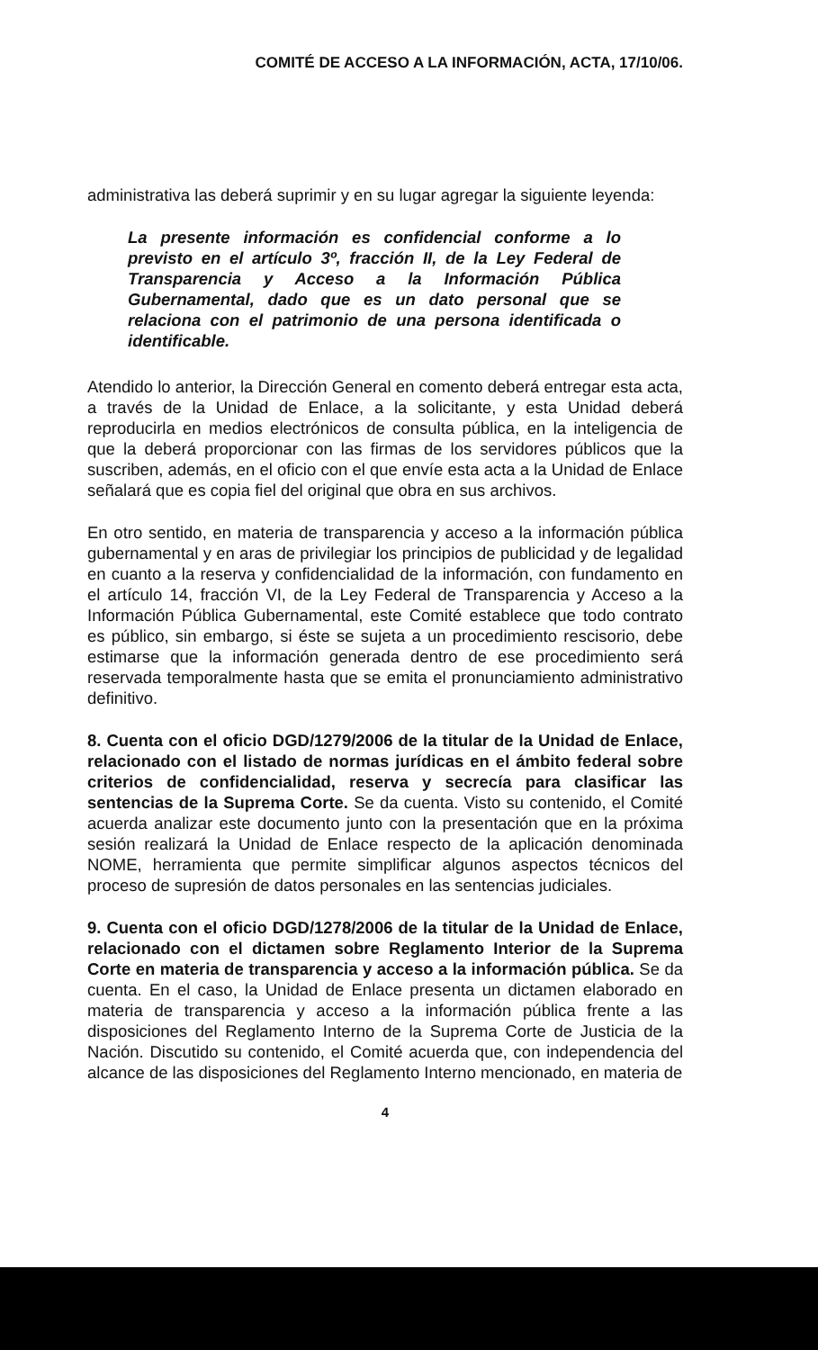COMITÉ DE ACCESO A LA INFORMACIÓN, ACTA, 17/10/06.
administrativa las deberá suprimir y en su lugar agregar la siguiente leyenda:
La presente información es confidencial conforme a lo previsto en el artículo 3º, fracción II, de la Ley Federal de Transparencia y Acceso a la Información Pública Gubernamental, dado que es un dato personal que se relaciona con el patrimonio de una persona identificada o identificable.
Atendido lo anterior, la Dirección General en comento deberá entregar esta acta, a través de la Unidad de Enlace, a la solicitante, y esta Unidad deberá reproducirla en medios electrónicos de consulta pública, en la inteligencia de que la deberá proporcionar con las firmas de los servidores públicos que la suscriben, además, en el oficio con el que envíe esta acta a la Unidad de Enlace señalará que es copia fiel del original que obra en sus archivos.
En otro sentido, en materia de transparencia y acceso a la información pública gubernamental y en aras de privilegiar los principios de publicidad y de legalidad en cuanto a la reserva y confidencialidad de la información, con fundamento en el artículo 14, fracción VI, de la Ley Federal de Transparencia y Acceso a la Información Pública Gubernamental, este Comité establece que todo contrato es público, sin embargo, si éste se sujeta a un procedimiento rescisorio, debe estimarse que la información generada dentro de ese procedimiento será reservada temporalmente hasta que se emita el pronunciamiento administrativo definitivo.
8. Cuenta con el oficio DGD/1279/2006 de la titular de la Unidad de Enlace, relacionado con el listado de normas jurídicas en el ámbito federal sobre criterios de confidencialidad, reserva y secrecía para clasificar las sentencias de la Suprema Corte. Se da cuenta. Visto su contenido, el Comité acuerda analizar este documento junto con la presentación que en la próxima sesión realizará la Unidad de Enlace respecto de la aplicación denominada NOME, herramienta que permite simplificar algunos aspectos técnicos del proceso de supresión de datos personales en las sentencias judiciales.
9. Cuenta con el oficio DGD/1278/2006 de la titular de la Unidad de Enlace, relacionado con el dictamen sobre Reglamento Interior de la Suprema Corte en materia de transparencia y acceso a la información pública. Se da cuenta. En el caso, la Unidad de Enlace presenta un dictamen elaborado en materia de transparencia y acceso a la información pública frente a las disposiciones del Reglamento Interno de la Suprema Corte de Justicia de la Nación. Discutido su contenido, el Comité acuerda que, con independencia del alcance de las disposiciones del Reglamento Interno mencionado, en materia de
4